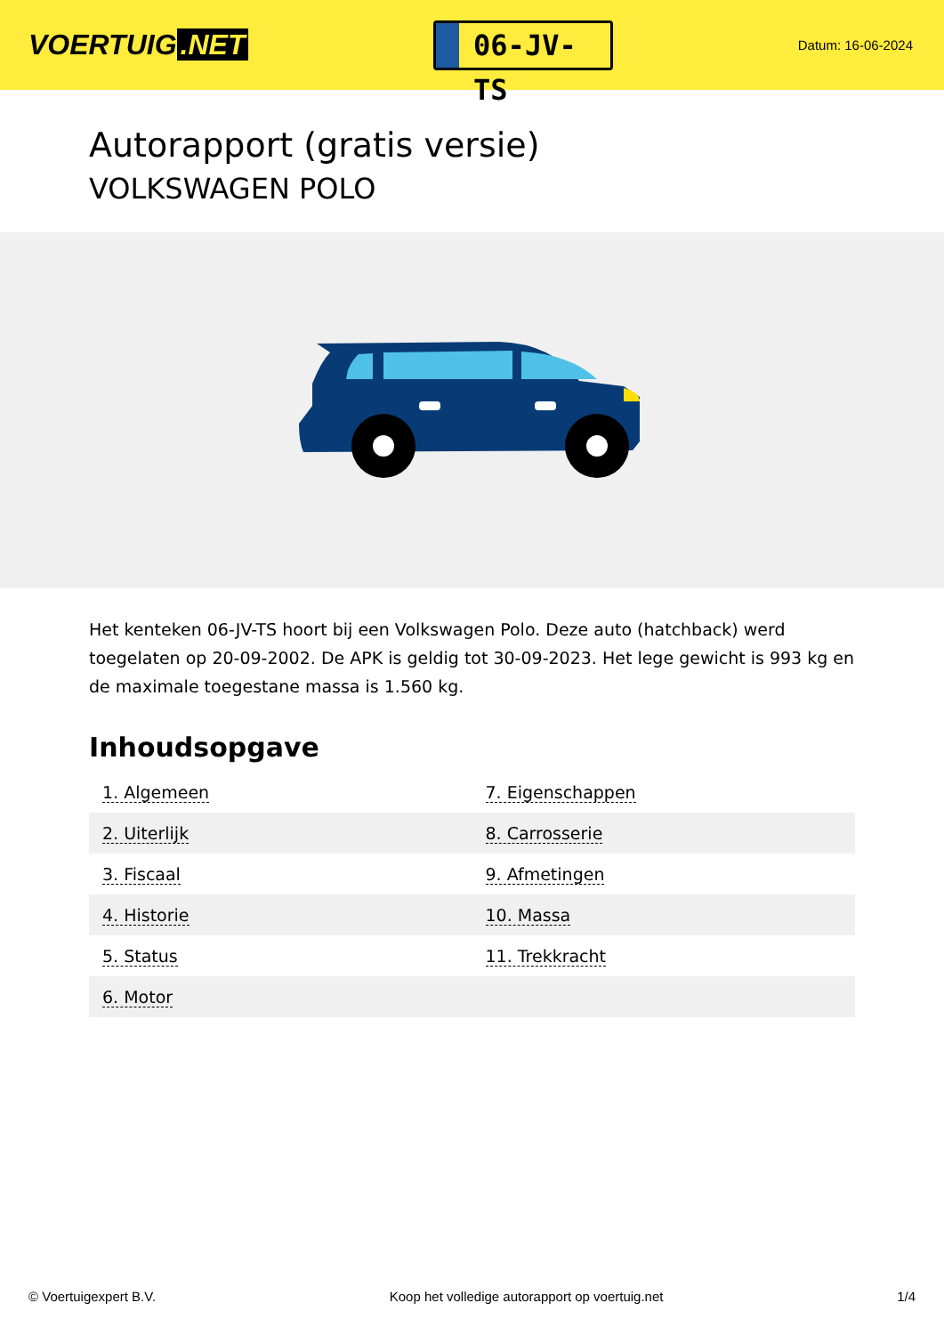VOERTUIG.NET
06-JV-TS
Datum: 16-06-2024
Autorapport (gratis versie)
VOLKSWAGEN POLO
Het kenteken 06-JV-TS hoort bij een Volkswagen Polo. Deze auto (hatchback) werd toegelaten op 20-09-2002. De APK is geldig tot 30-09-2023. Het lege gewicht is 993 kg en de maximale toegestane massa is 1.560 kg.
Inhoudsopgave
| 1. Algemeen | 7. Eigenschappen |
| 2. Uiterlijk | 8. Carrosserie |
| 3. Fiscaal | 9. Afmetingen |
| 4. Historie | 10. Massa |
| 5. Status | 11. Trekkracht |
| 6. Motor | |
© Voertuigexpert B.V. Koop het volledige autorapport op voertuig.net 1/4